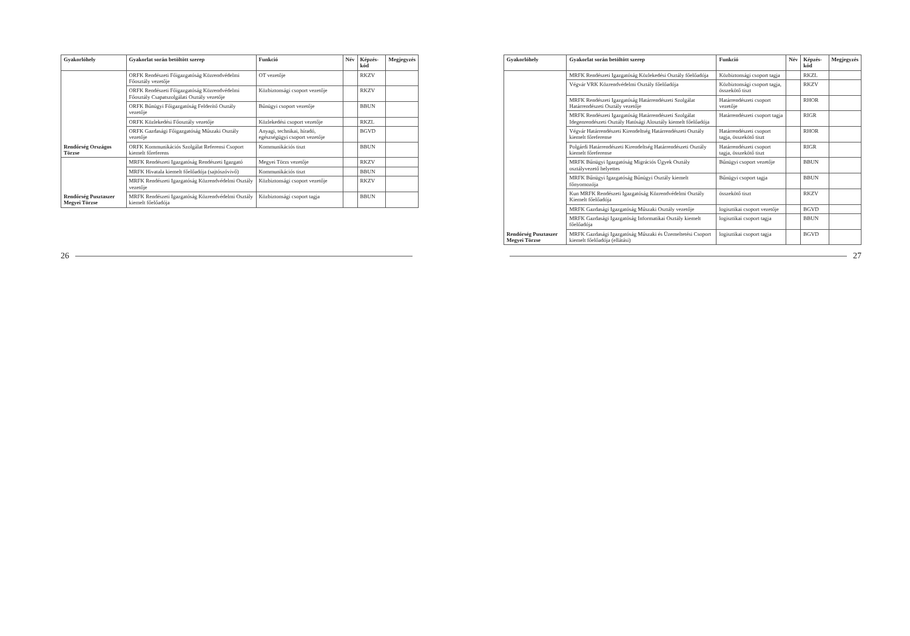| Gyakorlóhely | Gyakorlat során betöltött szerep | Funkció | Név | Képzés-kód | Megjegyzés |
| --- | --- | --- | --- | --- | --- |
| Rendőrség Országos Törzse | ORFK Rendészeti Főigazgatóság Közrendvédelmi Főosztály vezetője | OT vezetője | | RKZV | |
| | ORFK Rendészeti Főigazgatóság Közrendvédelmi Főosztály Csapatszolgálati Osztály vezetője | Közbiztonsági csoport vezetője | | RKZV | |
| | ORFK Bűnügyi Főigazgatóság Felderítő Osztály vezetője | Bűnügyi csoport vezetője | | BBUN | |
| | ORFK Közlekedési Főosztály vezetője | Közlekedési csoport vezetője | | RKZL | |
| | ORFK Gazdasági Főigazgatóság Műszaki Osztály vezetője | Anyagi, technikai, híradó, egészségügyi csoport vezetője | | BGVD | |
| | ORFK Kommunikációs Szolgálat Referensi Csoport kiemelt főreferens | Kommunikációs tiszt | | BBUN | |
| Rendőrség Pusztaszer Megyei Törzse | MRFK Rendészeti Igazgatóság Rendészeti Igazgató | Megyei Törzs vezetője | | RKZV | |
| | MRFK Hivatala kiemelt főelőadója (sajtószóvivő) | Kommunikációs tiszt | | BBUN | |
| | MRFK Rendészeti Igazgatóság Közrendvédelmi Osztály vezetője | Közbiztonsági csoport vezetője | | RKZV | |
| | MRFK Rendészeti Igazgatóság Közrendvédelmi Osztály kiemelt főelőadója | Közbiztonsági csoport tagja | | BBUN | |
26
| Gyakorlóhely | Gyakorlat során betöltött szerep | Funkció | Név | Képzés-kód | Megjegyzés |
| --- | --- | --- | --- | --- | --- |
| Rendőrség Pusztaszer Megyei Törzse | MRFK Rendészeti Igazgatóság Közlekedési Osztály főelőadója | Közbiztonsági csoport tagja | | RKZL | |
| | Végvár VRK Közrendvédelmi Osztály főelőadója | Közbiztonsági csoport tagja, összekötő tiszt | | RKZV | |
| | MRFK Rendészeti Igazgatóság Határrendészeti Szolgálat Határrendészeti Osztály vezetője | Határrendészeti csoport vezetője | | RHOR | |
| | MRFK Rendészeti Igazgatóság Határrendészeti Szolgálat Idegenrendészeti Osztály Hatósági Alosztály kiemelt főelőadója | Határrendészeti csoport tagja | | RIGR | |
| | Végvár Határrendészeti Kirendeltség Határrendészeti Osztály kiemelt főreferense | Határrendészeti csoport tagja, összekötő tiszt | | RHOR | |
| | Polgárdi Határrendészeti Kirendeltség Határrendészeti Osztály kiemelt főreferense | Határrendészeti csoport tagja, összekötő tiszt | | RIGR | |
| | MRFK Bűnügyi Igazgatóság Migrációs Ügyek Osztály osztályvezető helyettes | Bűnügyi csoport vezetője | | BBUN | |
| | MRFK Bűnügyi Igazgatóság Bűnügyi Osztály kiemelt főnyomozója | Bűnügyi csoport tagja | | BBUN | |
| | Kun MRFK Rendészeti Igazgatóság Közrendvédelmi Osztály Kiemelt főelőadója | összekötő tiszt | | RKZV | |
| | MRFK Gazdasági Igazgatóság Műszaki Osztály vezetője | logisztikai csoport vezetője | | BGVD | |
| | MRFK Gazdasági Igazgatóság Informatikai Osztály kiemelt főelőadója | logisztikai csoport tagja | | BBUN | |
| | MRFK Gazdasági Igazgatóság Műszaki és Üzemeltetési Csoport kiemelt főelőadója (ellátási) | logisztikai csoport tagja | | BGVD | |
27